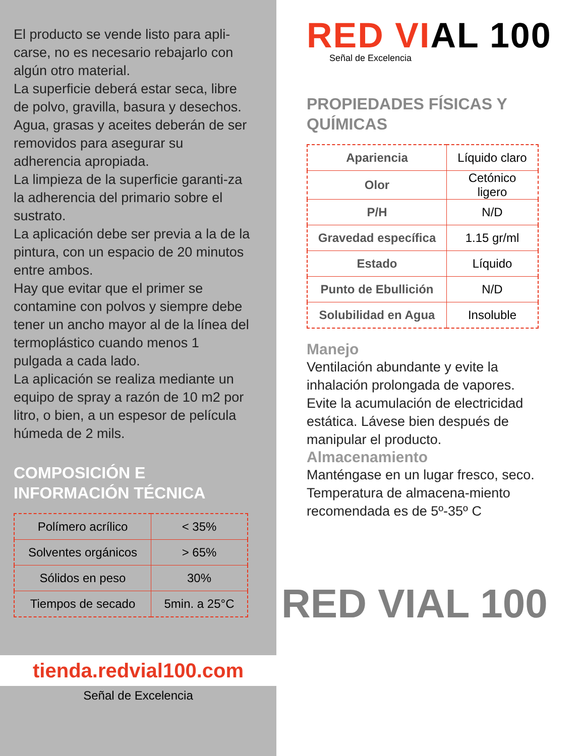El producto se vende listo para apli-carse, no es necesario rebajarlo con algún otro material.
La superficie deberá estar seca, libre de polvo, gravilla, basura y desechos.
Agua, grasas y aceites deberán de ser removidos para asegurar su adherencia apropiada.
La limpieza de la superficie garanti-za la adherencia del primario sobre el sustrato.
La aplicación debe ser previa a la de la pintura, con un espacio de 20 minutos entre ambos.
Hay que evitar que el primer se contamine con polvos y siempre debe tener un ancho mayor al de la línea del termoplástico cuando menos 1 pulgada a cada lado.
La aplicación se realiza mediante un equipo de spray a razón de 10 m2 por litro, o bien, a un espesor de película húmeda de 2 mils.
COMPOSICIÓN E
INFORMACIÓN TÉCNICA
| Polímero acrílico | < 35% |
| Solventes orgánicos | > 65% |
| Sólidos en peso | 30% |
| Tiempos de secado | 5min. a 25°C |
tienda.redvial100.com
Señal de Excelencia
RED VIAL 100
Señal de Excelencia
PROPIEDADES FÍSICAS Y
QUÍMICAS
| Apariencia | Líquido claro |
| Olor | Cetónico ligero |
| P/H | N/D |
| Gravedad específica | 1.15 gr/ml |
| Estado | Líquido |
| Punto de Ebullición | N/D |
| Solubilidad en Agua | Insoluble |
Manejo
Ventilación abundante y evite la inhalación prolongada de vapores. Evite la acumulación de electricidad estática. Lávese bien después de manipular el producto.
Almacenamiento
Manténgase en un lugar fresco, seco. Temperatura de almacena-miento recomendada es de 5º-35º C
RED VIAL 100